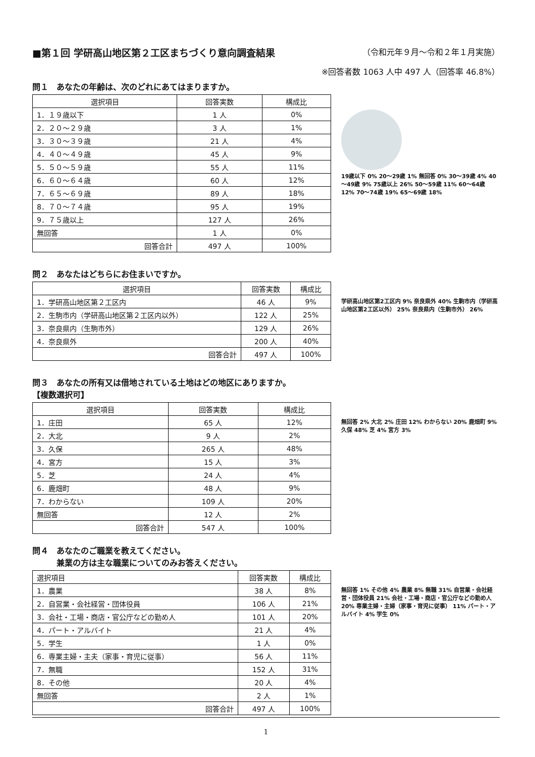■第１回 学研高山地区第２工区まちづくり意向調査結果 （令和元年９月～令和２年１月実施）
※回答者数 1063 人中 497 人（回答率 46.8%）
問１　あなたの年齢は、次のどれにあてはまりますか。
| 選択項目 | 回答実数 | 構成比 |
| --- | --- | --- |
| 1．１９歳以下 | 1 人 | 0% |
| 2．２０～２９歳 | 3 人 | 1% |
| 3．３０～３９歳 | 21 人 | 4% |
| 4．４０～４９歳 | 45 人 | 9% |
| 5．５０～５９歳 | 55 人 | 11% |
| 6．６０～６４歳 | 60 人 | 12% |
| 7．６５～６９歳 | 89 人 | 18% |
| 8．７０～７４歳 | 95 人 | 19% |
| 9．７５歳以上 | 127 人 | 26% |
| 無回答 | 1 人 | 0% |
| 回答合計 | 497 人 | 100% |
19歳以下 0% 20～29歳 1% 無回答 0% 30～39歳 4% 40～49歳 9% 75歳以上 26% 50～59歳 11% 60～64歳 12% 70～74歳 19% 65～69歳 18%
問２　あなたはどちらにお住まいですか。
| 選択項目 | 回答実数 | 構成比 |
| --- | --- | --- |
| 1．学研高山地区第２工区内 | 46 人 | 9% |
| 2．生駒市内（学研高山地区第２工区内以外） | 122 人 | 25% |
| 3．奈良県内（生駒市外） | 129 人 | 26% |
| 4．奈良県外 | 200 人 | 40% |
| 回答合計 | 497 人 | 100% |
学研高山地区第2工区内 9% 奈良県外 40% 生駒市内（学研高山地区第2工区以外） 25% 奈良県内（生駒市外） 26%
問３　あなたの所有又は借地されている土地はどの地区にありますか。
【複数選択可】
| 選択項目 | 回答実数 | 構成比 |
| --- | --- | --- |
| 1．庄田 | 65 人 | 12% |
| 2．大北 | 9 人 | 2% |
| 3．久保 | 265 人 | 48% |
| 4．宮方 | 15 人 | 3% |
| 5．芝 | 24 人 | 4% |
| 6．鹿畑町 | 48 人 | 9% |
| 7．わからない | 109 人 | 20% |
| 無回答 | 12 人 | 2% |
| 回答合計 | 547 人 | 100% |
無回答 2% 大北 2% 庄田 12% わからない 20% 鹿畑町 9% 久保 48% 芝 4% 宮方 3%
問４　あなたのご職業を教えてください。
　　　兼業の方は主な職業についてのみお答えください。
| 選択項目 | 回答実数 | 構成比 |
| --- | --- | --- |
| 1．農業 | 38 人 | 8% |
| 2．自営業・会社経営・団体役員 | 106 人 | 21% |
| 3．会社・工場・商店・官公庁などの勤め人 | 101 人 | 20% |
| 4．パート・アルバイト | 21 人 | 4% |
| 5．学生 | 1 人 | 0% |
| 6．専業主婦・主夫（家事・育児に従事） | 56 人 | 11% |
| 7．無職 | 152 人 | 31% |
| 8．その他 | 20 人 | 4% |
| 無回答 | 2 人 | 1% |
| 回答合計 | 497 人 | 100% |
無回答 1% その他 4% 農業 8% 無職 31% 自営業・会社経営・団体役員 21% 会社・工場・商店・官公庁などの勤め人 20% 専業主婦・主婦（家事・育児に従事） 11% パート・アルバイト 4% 学生 0%
1